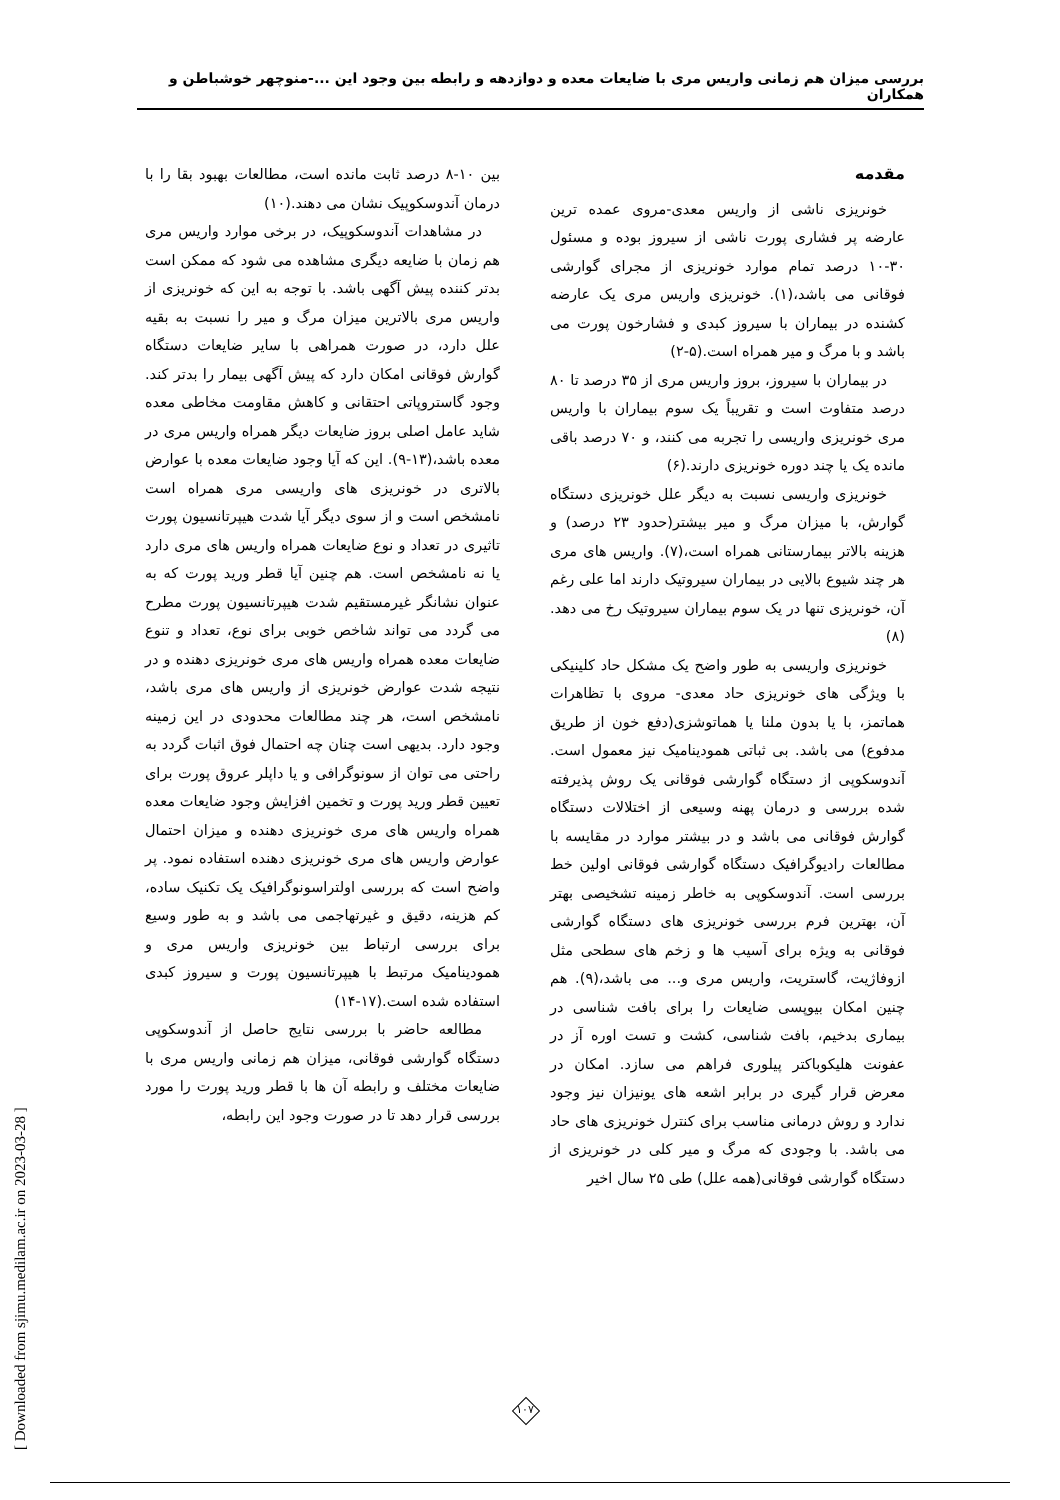بررسی میزان هم زمانی واریس مری با ضایعات معده و دوازدهه و رابطه بین وجود این ...-منوچهر خوشباطن و همکاران
مقدمه
خونریزی ناشی از واریس معدی-مروی عمده ترین عارضه پر فشاری پورت ناشی از سیروز بوده و مسئول ۳۰-۱۰ درصد تمام موارد خونریزی از مجرای گوارشی فوقانی می باشد،(۱). خونریزی واریس مری یک عارضه کشنده در بیماران با سیروز کبدی و فشارخون پورت می باشد و با مرگ و میر همراه است.(۵-۲)
در بیماران با سیروز، بروز واریس مری از ۳۵ درصد تا ۸۰ درصد متفاوت است و تقریباً یک سوم بیماران با واریس مری خونریزی واریسی را تجربه می کنند، و ۷۰ درصد باقی مانده یک یا چند دوره خونریزی دارند.(۶)
خونریزی واریسی نسبت به دیگر علل خونریزی دستگاه گوارش، با میزان مرگ و میر بیشتر(حدود ۲۳ درصد) و هزینه بالاتر بیمارستانی همراه است،(۷). واریس های مری هر چند شیوع بالایی در بیماران سیروتیک دارند اما علی رغم آن، خونریزی تنها در یک سوم بیماران سیروتیک رخ می دهد.(۸)
خونریزی واریسی به طور واضح یک مشکل حاد کلینیکی با ویژگی های خونریزی حاد معدی- مروی با تظاهرات هماتمز، با یا بدون ملنا یا هماتوشزی(دفع خون از طریق مدفوع) می باشد. بی ثباتی همودینامیک نیز معمول است. آندوسکوپی از دستگاه گوارشی فوقانی یک روش پذیرفته شده بررسی و درمان پهنه وسیعی از اختلالات دستگاه گوارش فوقانی می باشد و در بیشتر موارد در مقایسه با مطالعات رادیوگرافیک دستگاه گوارشی فوقانی اولین خط بررسی است. آندوسکوپی به خاطر زمینه تشخیصی بهتر آن، بهترین فرم بررسی خونریزی های دستگاه گوارشی فوقانی به ویژه برای آسیب ها و زخم های سطحی مثل ازوفاژیت، گاستریت، واریس مری و... می باشد،(۹). هم چنین امکان بیوپسی ضایعات را برای بافت شناسی در بیماری بدخیم، بافت شناسی، کشت و تست اوره آز در عفونت هلیکوباکتر پیلوری فراهم می سازد. امکان در معرض قرار گیری در برابر اشعه های یونیزان نیز وجود ندارد و روش درمانی مناسب برای کنترل خونریزی های حاد می باشد. با وجودی که مرگ و میر کلی در خونریزی از دستگاه گوارشی فوقانی(همه علل) طی ۲۵ سال اخیر
بین ۱۰-۸ درصد ثابت مانده است، مطالعات بهبود بقا را با درمان آندوسکوپیک نشان می دهند.(۱۰)
در مشاهدات آندوسکوپیک، در برخی موارد واریس مری هم زمان با ضایعه دیگری مشاهده می شود که ممکن است بدتر کننده پیش آگهی باشد. با توجه به این که خونریزی از واریس مری بالاترین میزان مرگ و میر را نسبت به بقیه علل دارد، در صورت همراهی با سایر ضایعات دستگاه گوارش فوقانی امکان دارد که پیش آگهی بیمار را بدتر کند. وجود گاستروپاتی احتقانی و کاهش مقاومت مخاطی معده شاید عامل اصلی بروز ضایعات دیگر همراه واریس مری در معده باشد،(۱۳-۹). این که آیا وجود ضایعات معده با عوارض بالاتری در خونریزی های واریسی مری همراه است نامشخص است و از سوی دیگر آیا شدت هیپرتانسیون پورت تاثیری در تعداد و نوع ضایعات همراه واریس های مری دارد یا نه نامشخص است. هم چنین آیا قطر ورید پورت که به عنوان نشانگر غیرمستقیم شدت هیپرتانسیون پورت مطرح می گردد می تواند شاخص خوبی برای نوع، تعداد و تنوع ضایعات معده همراه واریس های مری خونریزی دهنده و در نتیجه شدت عوارض خونریزی از واریس های مری باشد، نامشخص است، هر چند مطالعات محدودی در این زمینه وجود دارد. بدیهی است چنان چه احتمال فوق اثبات گردد به راحتی می توان از سونوگرافی و یا داپلر عروق پورت برای تعیین قطر ورید پورت و تخمین افزایش وجود ضایعات معده همراه واریس های مری خونریزی دهنده و میزان احتمال عوارض واریس های مری خونریزی دهنده استفاده نمود. پر واضح است که بررسی اولتراسونوگرافیک یک تکنیک ساده، کم هزینه، دقیق و غیرتهاجمی می باشد و به طور وسیع برای بررسی ارتباط بین خونریزی واریس مری و همودینامیک مرتبط با هیپرتانسیون پورت و سیروز کبدی استفاده شده است.(۱۷-۱۴)
مطالعه حاضر با بررسی نتایج حاصل از آندوسکوپی دستگاه گوارشی فوقانی، میزان هم زمانی واریس مری با ضایعات مختلف و رابطه آن ها با قطر ورید پورت را مورد بررسی قرار دهد تا در صورت وجود این رابطه،
۱۰۷
[ Downloaded from sjimu.medilam.ac.ir on 2023-03-28 ]